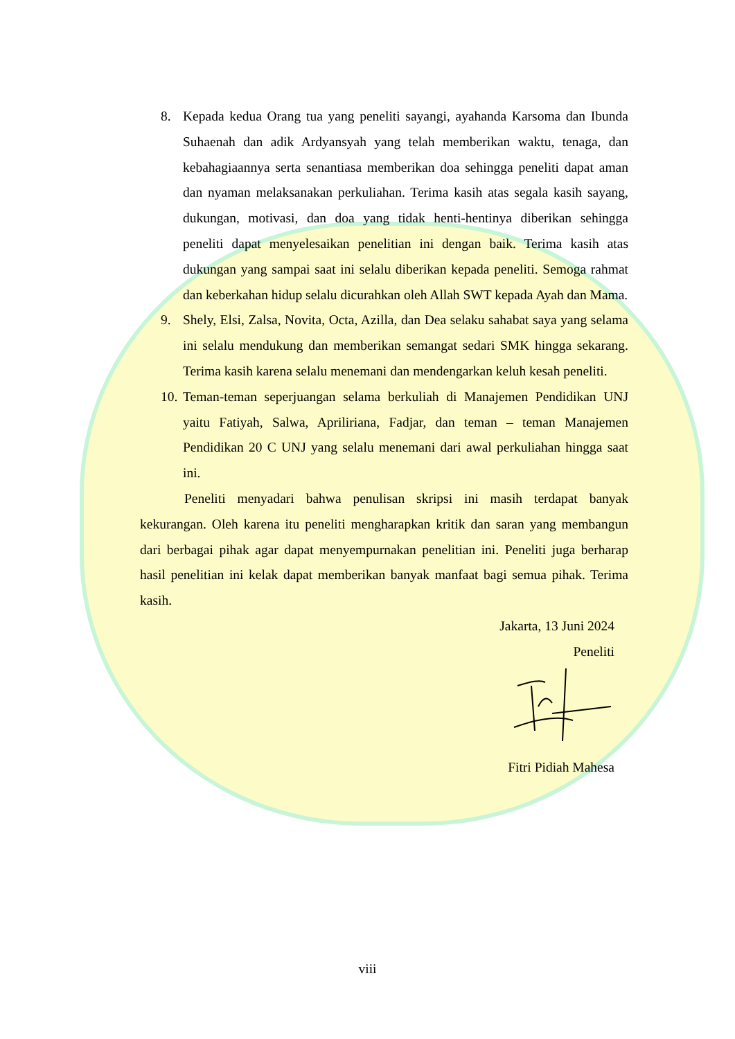8. Kepada kedua Orang tua yang peneliti sayangi, ayahanda Karsoma dan Ibunda Suhaenah dan adik Ardyansyah yang telah memberikan waktu, tenaga, dan kebahagiaannya serta senantiasa memberikan doa sehingga peneliti dapat aman dan nyaman melaksanakan perkuliahan. Terima kasih atas segala kasih sayang, dukungan, motivasi, dan doa yang tidak henti-hentinya diberikan sehingga peneliti dapat menyelesaikan penelitian ini dengan baik. Terima kasih atas dukungan yang sampai saat ini selalu diberikan kepada peneliti. Semoga rahmat dan keberkahan hidup selalu dicurahkan oleh Allah SWT kepada Ayah dan Mama.
9. Shely, Elsi, Zalsa, Novita, Octa, Azilla, dan Dea selaku sahabat saya yang selama ini selalu mendukung dan memberikan semangat sedari SMK hingga sekarang. Terima kasih karena selalu menemani dan mendengarkan keluh kesah peneliti.
10. Teman-teman seperjuangan selama berkuliah di Manajemen Pendidikan UNJ yaitu Fatiyah, Salwa, Apriliriana, Fadjar, dan teman – teman Manajemen Pendidikan 20 C UNJ yang selalu menemani dari awal perkuliahan hingga saat ini.
Peneliti menyadari bahwa penulisan skripsi ini masih terdapat banyak kekurangan. Oleh karena itu peneliti mengharapkan kritik dan saran yang membangun dari berbagai pihak agar dapat menyempurnakan penelitian ini. Peneliti juga berharap hasil penelitian ini kelak dapat memberikan banyak manfaat bagi semua pihak. Terima kasih.
Jakarta, 13 Juni 2024
Peneliti
Fitri Pidiah Mahesa
viii